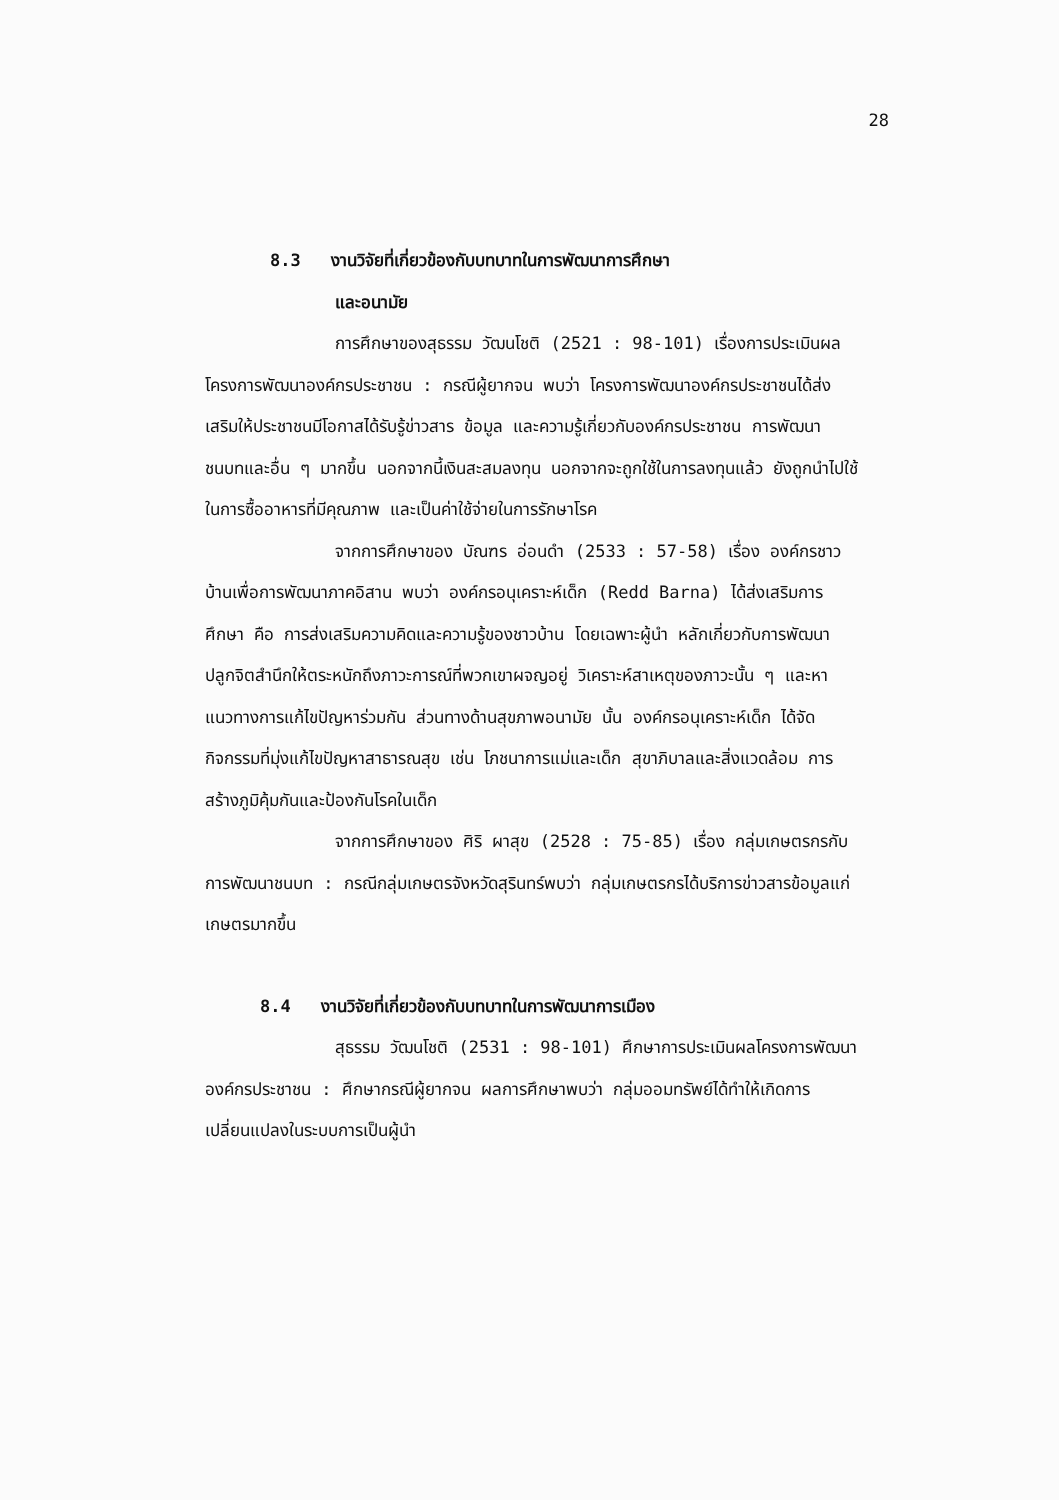28
8.3 งานวิจัยที่เกี่ยวข้องกับบทบาทในการพัฒนาการศึกษา
และอนามัย
การศึกษาของสุธรรม วัฒนโชติ (2521 : 98-101) เรื่องการประเมินผลโครงการพัฒนาองค์กรประชาชน : กรณีผู้ยากจน พบว่า โครงการพัฒนาองค์กรประชาชนได้ส่งเสริมให้ประชาชนมีโอกาสได้รับรู้ข่าวสาร ข้อมูล และความรู้เกี่ยวกับองค์กรประชาชน การพัฒนาชนบทและอื่น ๆ มากขึ้น นอกจากนี้เงินสะสมลงทุน นอกจากจะถูกใช้ในการลงทุนแล้ว ยังถูกนำไปใช้ในการซื้ออาหารที่มีคุณภาพ และเป็นค่าใช้จ่ายในการรักษาโรค
จากการศึกษาของ บัณฑร อ่อนดำ (2533 : 57-58) เรื่อง องค์กรชาวบ้านเพื่อการพัฒนาภาคอิสาน พบว่า องค์กรอนุเคราะห์เด็ก (Redd Barna) ได้ส่งเสริมการศึกษา คือ การส่งเสริมความคิดและความรู้ของชาวบ้าน โดยเฉพาะผู้นำ หลักเกี่ยวกับการพัฒนาปลูกจิตสำนึกให้ตระหนักถึงภาวะการณ์ที่พวกเขาผจญอยู่ วิเคราะห์สาเหตุของภาวะนั้น ๆ และหาแนวทางการแก้ไขปัญหาร่วมกัน ส่วนทางด้านสุขภาพอนามัย นั้น องค์กรอนุเคราะห์เด็ก ได้จัดกิจกรรมที่มุ่งแก้ไขปัญหาสาธารณสุข เช่น โภชนาการแม่และเด็ก สุขาภิบาลและสิ่งแวดล้อม การสร้างภูมิคุ้มกันและป้องกันโรคในเด็ก
จากการศึกษาของ ศิริ ผาสุข (2528 : 75-85) เรื่อง กลุ่มเกษตรกรกับการพัฒนาชนบท : กรณีกลุ่มเกษตรจังหวัดสุรินทร์พบว่า กลุ่มเกษตรกรได้บริการข่าวสารข้อมูลแก่เกษตรมากขึ้น
8.4 งานวิจัยที่เกี่ยวข้องกับบทบาทในการพัฒนาการเมือง
สุธรรม วัฒนโชติ (2531 : 98-101) ศึกษาการประเมินผลโครงการพัฒนาองค์กรประชาชน : ศึกษากรณีผู้ยากจน ผลการศึกษาพบว่า กลุ่มออมทรัพย์ได้ทำให้เกิดการเปลี่ยนแปลงในระบบการเป็นผู้นำ